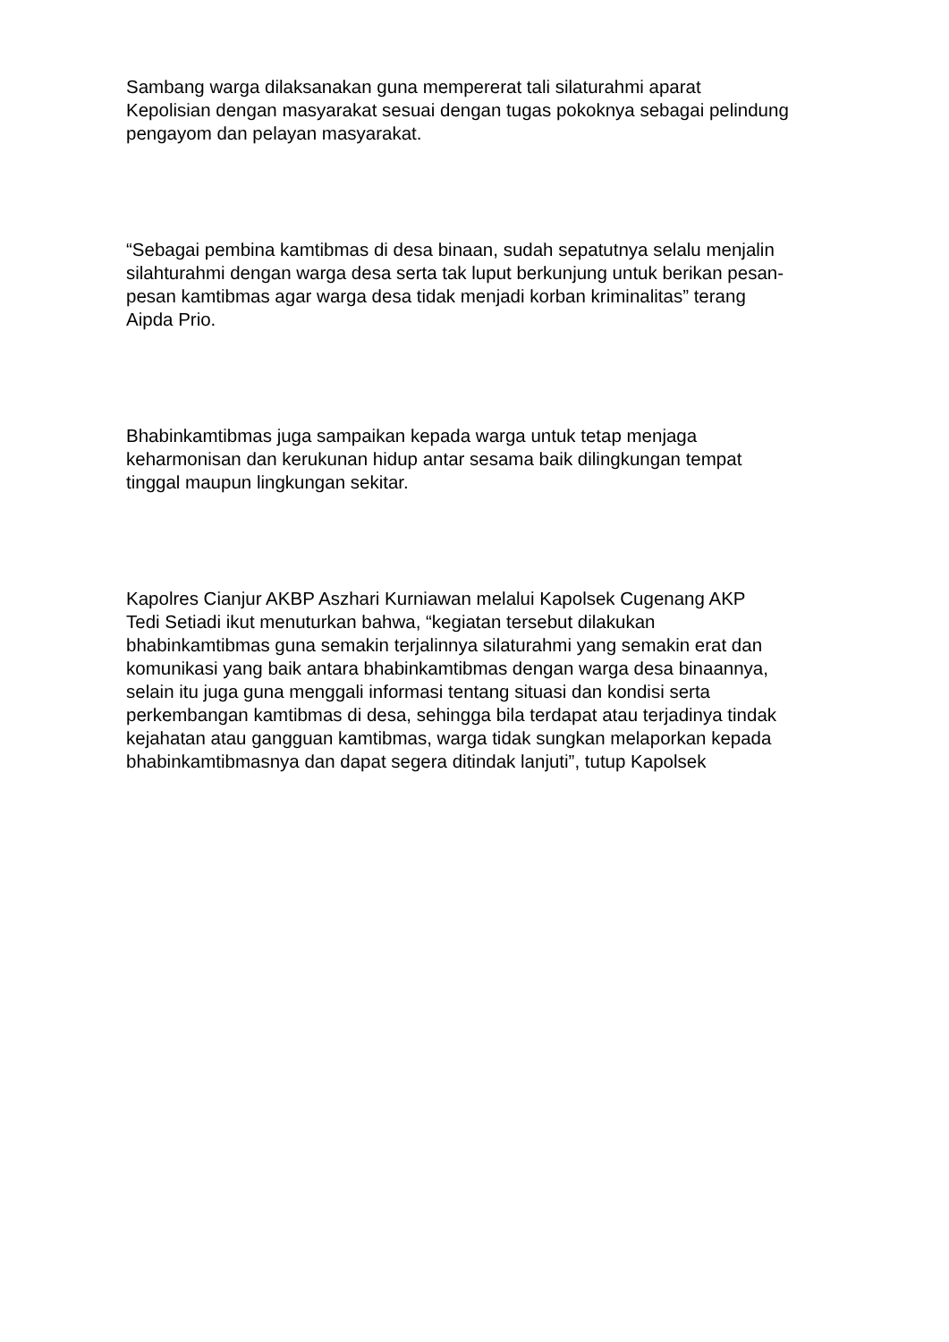Sambang warga dilaksanakan guna mempererat tali silaturahmi aparat
Kepolisian dengan masyarakat sesuai dengan tugas pokoknya sebagai pelindung
pengayom dan pelayan masyarakat.
“Sebagai pembina kamtibmas di desa binaan, sudah sepatutnya selalu menjalin
silahturahmi dengan warga desa serta tak luput berkunjung untuk berikan pesan-
pesan kamtibmas agar warga desa tidak menjadi korban kriminalitas” terang
Aipda Prio.
Bhabinkamtibmas juga sampaikan kepada warga untuk tetap menjaga
keharmonisan dan kerukunan hidup antar sesama baik dilingkungan tempat
tinggal maupun lingkungan sekitar.
Kapolres Cianjur AKBP Aszhari Kurniawan melalui Kapolsek Cugenang AKP
Tedi Setiadi ikut menuturkan bahwa, “kegiatan tersebut dilakukan
bhabinkamtibmas guna semakin terjalinnya silaturahmi yang semakin erat dan
komunikasi yang baik antara bhabinkamtibmas dengan warga desa binaannya,
selain itu juga guna menggali informasi tentang situasi dan kondisi serta
perkembangan kamtibmas di desa, sehingga bila terdapat atau terjadinya tindak
kejahatan atau gangguan kamtibmas, warga tidak sungkan melaporkan kepada
bhabinkamtibmasnya dan dapat segera ditindak lanjuti”, tutup Kapolsek